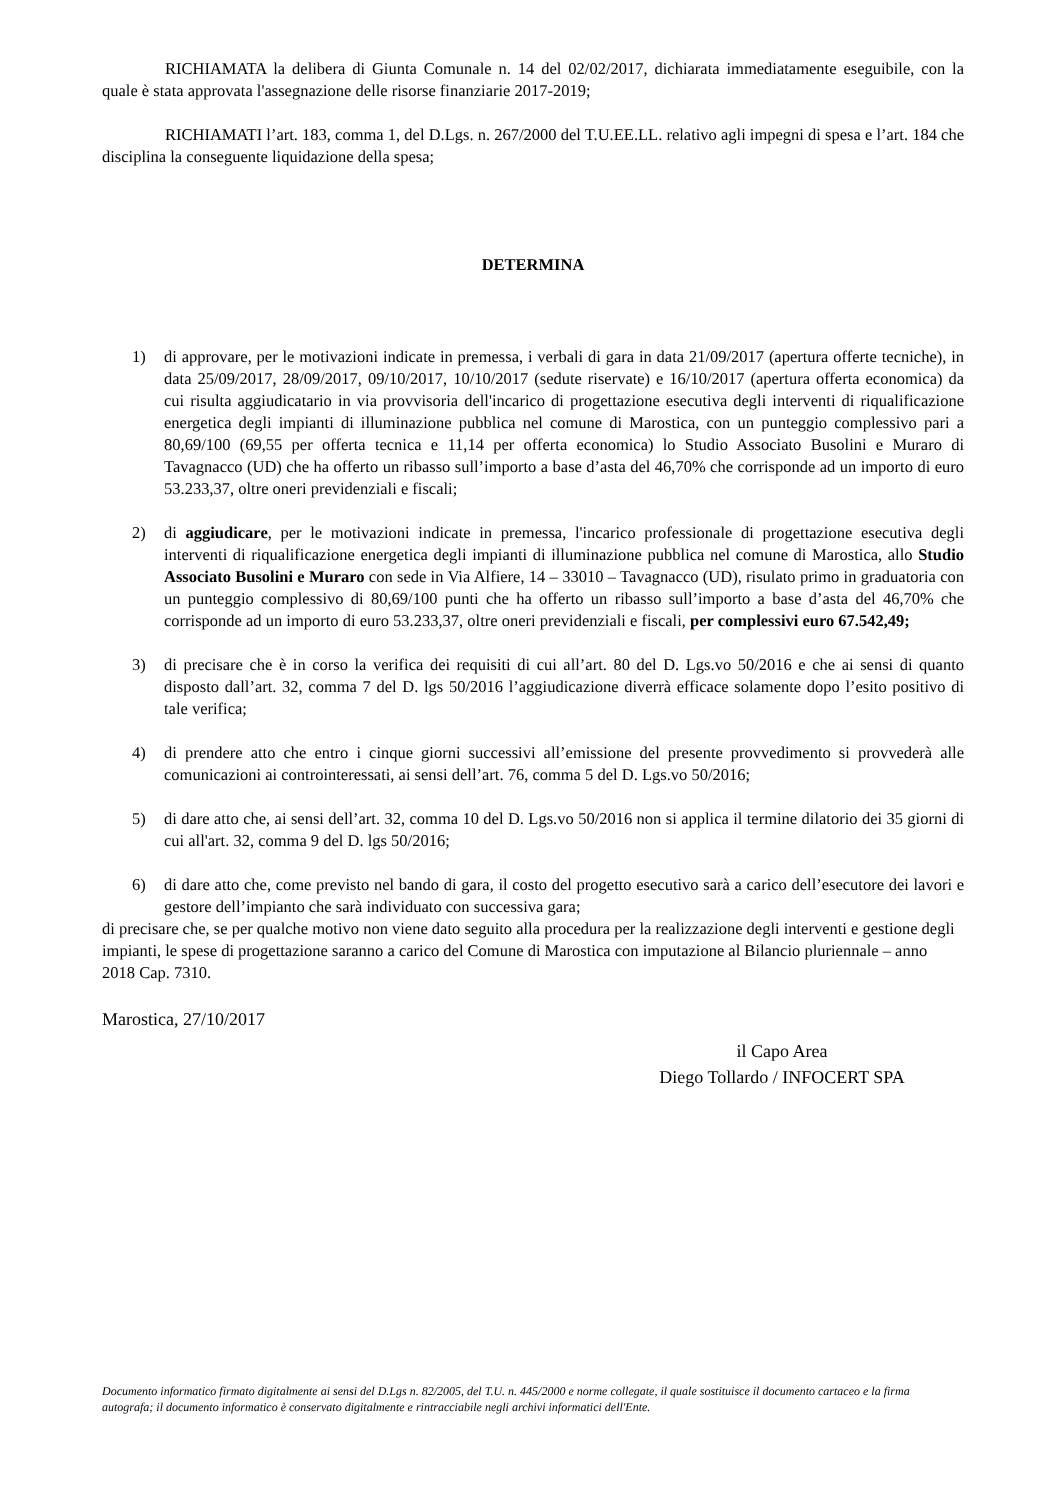RICHIAMATA la delibera di Giunta Comunale n. 14 del 02/02/2017, dichiarata immediatamente eseguibile, con la quale è stata approvata l'assegnazione delle risorse finanziarie 2017-2019;
RICHIAMATI l’art. 183, comma 1, del D.Lgs. n. 267/2000 del T.U.EE.LL. relativo agli impegni di spesa e l’art. 184 che disciplina la conseguente liquidazione della spesa;
DETERMINA
1) di approvare, per le motivazioni indicate in premessa, i verbali di gara in data 21/09/2017 (apertura offerte tecniche), in data 25/09/2017, 28/09/2017, 09/10/2017, 10/10/2017 (sedute riservate) e 16/10/2017 (apertura offerta economica) da cui risulta aggiudicatario in via provvisoria dell'incarico di progettazione esecutiva degli interventi di riqualificazione energetica degli impianti di illuminazione pubblica nel comune di Marostica, con un punteggio complessivo pari a 80,69/100 (69,55 per offerta tecnica e 11,14 per offerta economica) lo Studio Associato Busolini e Muraro di Tavagnacco (UD) che ha offerto un ribasso sull’importo a base d’asta del 46,70% che corrisponde ad un importo di euro 53.233,37, oltre oneri previdenziali e fiscali;
2) di aggiudicare, per le motivazioni indicate in premessa, l'incarico professionale di progettazione esecutiva degli interventi di riqualificazione energetica degli impianti di illuminazione pubblica nel comune di Marostica, allo Studio Associato Busolini e Muraro con sede in Via Alfiere, 14 – 33010 – Tavagnacco (UD), risulato primo in graduatoria con un punteggio complessivo di 80,69/100 punti che ha offerto un ribasso sull’importo a base d’asta del 46,70% che corrisponde ad un importo di euro 53.233,37, oltre oneri previdenziali e fiscali, per complessivi euro 67.542,49;
3) di precisare che è in corso la verifica dei requisiti di cui all’art. 80 del D. Lgs.vo 50/2016 e che ai sensi di quanto disposto dall’art. 32, comma 7 del D. lgs 50/2016 l’aggiudicazione diverrà efficace solamente dopo l’esito positivo di tale verifica;
4) di prendere atto che entro i cinque giorni successivi all’emissione del presente provvedimento si provvederà alle comunicazioni ai controinteressati, ai sensi dell’art. 76, comma 5 del D. Lgs.vo 50/2016;
5) di dare atto che, ai sensi dell’art. 32, comma 10 del D. Lgs.vo 50/2016 non si applica il termine dilatorio dei 35 giorni di cui all'art. 32, comma 9 del D. lgs 50/2016;
6) di dare atto che, come previsto nel bando di gara, il costo del progetto esecutivo sarà a carico dell’esecutore dei lavori e gestore dell’impianto che sarà individuato con successiva gara;
di precisare che, se per qualche motivo non viene dato seguito alla procedura per la realizzazione degli interventi e gestione degli impianti, le spese di progettazione saranno a carico del Comune di Marostica con imputazione al Bilancio pluriennale – anno 2018 Cap. 7310.
Marostica, 27/10/2017
il Capo Area
Diego Tollardo / INFOCERT SPA
Documento informatico firmato digitalmente ai sensi del D.Lgs n. 82/2005, del T.U. n. 445/2000 e norme collegate, il quale sostituisce il documento cartaceo e la firma autografa; il documento informatico è conservato digitalmente e rintracciabile negli archivi informatici dell'Ente.